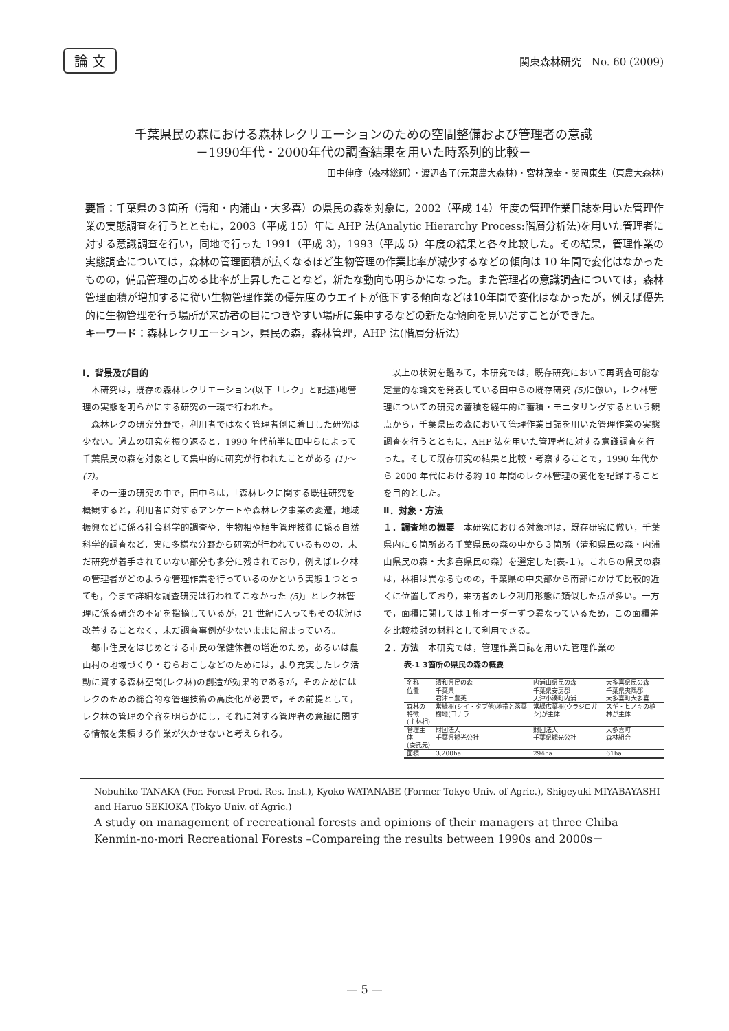論 文 関東森林研究　No. 60 (2009)
千葉県民の森における森林レクリエーションのための空間整備および管理者の意識
－1990年代・2000年代の調査結果を用いた時系列的比較－
田中伸彦（森林総研）・渡辺杏子(元東農大森林)・宮林茂幸・関岡東生（東農大森林)
要旨：千葉県の３箇所（清和・内浦山・大多喜）の県民の森を対象に，2002（平成 14）年度の管理作業日誌を用いた管理作業の実態調査を行うとともに，2003（平成 15）年に AHP 法(Analytic Hierarchy Process:階層分析法)を用いた管理者に対する意識調査を行い，同地で行った 1991（平成 3)，1993（平成 5）年度の結果と各々比較した。その結果，管理作業の実態調査については，森林の管理面積が広くなるほど生物管理の作業比率が減少するなどの傾向は 10 年間で変化はなかったものの，備品管理の占める比率が上昇したことなど，新たな動向も明らかになった。また管理者の意識調査については，森林管理面積が増加するに従い生物管理作業の優先度のウエイトが低下する傾向などは10年間で変化はなかったが，例えば優先的に生物管理を行う場所が来訪者の目につきやすい場所に集中するなどの新たな傾向を見いだすことができた。
キーワード：森林レクリエーション，県民の森，森林管理，AHP 法(階層分析法)
Ⅰ．背景及び目的
本研究は，既存の森林レクリエーション(以下「レク」と記述)地管理の実態を明らかにする研究の一環で行われた。
森林レクの研究分野で，利用者ではなく管理者側に着目した研究は少ない。過去の研究を振り返ると，1990 年代前半に田中らによって千葉県民の森を対象として集中的に研究が行われたことがある (1)～(7)。
その一連の研究の中で，田中らは，「森林レクに関する既往研究を概観すると，利用者に対するアンケートや森林レク事業の変遷，地域振興などに係る社会科学的調査や，生物相や植生管理技術に係る自然科学的調査など，実に多様な分野から研究が行われているものの，未だ研究が着手されていない部分も多分に残されており，例えばレク林の管理者がどのような管理作業を行っているのかという実態１つとっても，今まで詳細な調査研究は行われてこなかった (5)」とレク林管理に係る研究の不足を指摘しているが，21 世紀に入ってもその状況は改善することなく，未だ調査事例が少ないままに留まっている。
都市住民をはじめとする市民の保健休養の増進のため，あるいは農山村の地域づくり・むらおこしなどのためには，より充実したレク活動に資する森林空間(レク林)の創造が効果的であるが，そのためにはレクのための総合的な管理技術の高度化が必要で，その前提として，レク林の管理の全容を明らかにし，それに対する管理者の意識に関する情報を集積する作業が欠かせないと考えられる。
以上の状況を鑑みて，本研究では，既存研究において再調査可能な定量的な論文を発表している田中らの既存研究 (5) に倣い，レク林管理についての研究の蓄積を経年的に蓄積・モニタリングするという観点から，千葉県民の森において管理作業日誌を用いた管理作業の実態調査を行うとともに，AHP 法を用いた管理者に対する意識調査を行った。そして既存研究の結果と比較・考察することで，1990 年代から 2000 年代における約 10 年間のレク林管理の変化を記録することを目的とした。
Ⅱ．対象・方法
１．調査地の概要　本研究における対象地は，既存研究に倣い，千葉県内に６箇所ある千葉県民の森の中から３箇所（清和県民の森・内浦山県民の森・大多喜県民の森）を選定した(表-１)。これらの県民の森は，林相は異なるものの，千葉県の中央部から南部にかけて比較的近くに位置しており，来訪者のレク利用形態に類似した点が多い。一方で，面積に関しては１桁オーダーずつ異なっているため，この面積差を比較検討の材料として利用できる。
２．方法　本研究では，管理作業日誌を用いた管理作業の
表-1 3箇所の県民の森の概要
| 名称 | 清和県民の森 | 内浦山県民の森 | 大多喜県民の森 |
| --- | --- | --- | --- |
| 位置 | 千葉県 君津市豊英 | 千葉県安房郡 天津小湊町内浦 | 千葉県夷隅郡 大多喜町大多喜 |
| 森林の特徴 (主林相) | 常緑樹(シイ・タブ他)地帯と落葉樹地(コナラ | 常緑広葉樹(ウラジロガシ)が主体 | スギ・ヒノキの植林が主体 |
| 管理主体 (委託先) | 財団法人 千葉県観光公社 | 財団法人 千葉県観光公社 | 大多喜町 森林組合 |
| 面積 | 3,200ha | 294ha | 61ha |
Nobuhiko TANAKA (For. Forest Prod. Res. Inst.), Kyoko WATANABE (Former Tokyo Univ. of Agric.), Shigeyuki MIYABAYASHI and Haruo SEKIOKA (Tokyo Univ. of Agric.)
A study on management of recreational forests and opinions of their managers at three Chiba Kenmin-no-mori Recreational Forests –Compareing the results between 1990s and 2000s－
— 5 —